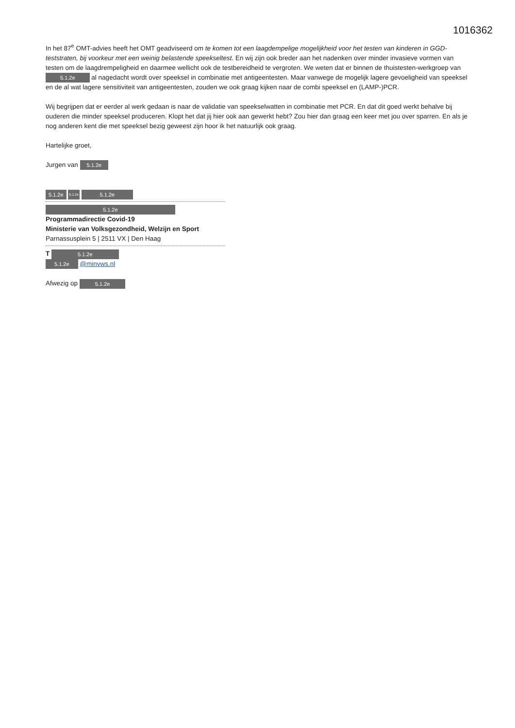1016362
In het 87<sup>e</sup> OMT-advies heeft het OMT geadviseerd om te komen tot een laagdempelige mogelijkheid voor het testen van kinderen in GGD-teststraten, bij voorkeur met een weinig belastende speekseltest. En wij zijn ook breder aan het nadenken over minder invasieve vormen van testen om de laagdrempeligheid en daarmee wellicht ook de testbereidheid te vergroten. We weten dat er binnen de thuistesten-werkgroep van 5.1.2e al nagedacht wordt over speeksel in combinatie met antigeentesten. Maar vanwege de mogelijk lagere gevoeligheid van speeksel en de al wat lagere sensitiviteit van antigeentesten, zouden we ook graag kijken naar de combi speeksel en (LAMP-)PCR.
Wij begrijpen dat er eerder al werk gedaan is naar de validatie van speekselwatten in combinatie met PCR. En dat dit goed werkt behalve bij ouderen die minder speeksel produceren. Klopt het dat jij hier ook aan gewerkt hebt? Zou hier dan graag een keer met jou over sparren. En als je nog anderen kent die met speeksel bezig geweest zijn hoor ik het natuurlijk ook graag.
Hartelijke groet,
Jurgen van 5.1.2e
5.1.2e 5.1.2e 5.1.2e
5.1.2e
Programmadirectie Covid-19
Ministerie van Volksgezondheid, Welzijn en Sport
Parnassusplein 5 | 2511 VX | Den Haag
T 5.1.2e
5.1.2e @minvws.nl
Afwezig op 5.1.2e